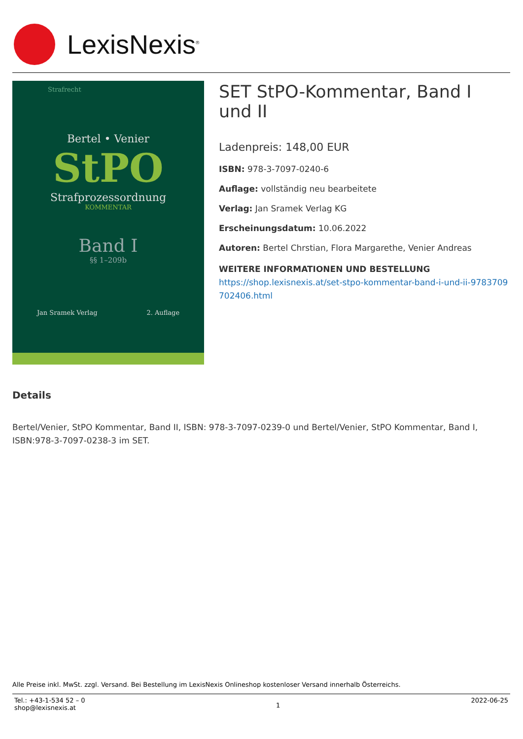LexisNexis<sup>®</sup>
Strafrecht
Bertel • Venier
StPO
Strafprozessordnung
KOMMENTAR
Band I
§§ 1–209b
Jan Sramek Verlag 2. Auflage
SET StPO-Kommentar, Band I und II
Ladenpreis: 148,00 EUR
ISBN: 978-3-7097-0240-6
Auflage: vollständig neu bearbeitete
Verlag: Jan Sramek Verlag KG
Erscheinungsdatum: 10.06.2022
Autoren: Bertel Chrstian, Flora Margarethe, Venier Andreas
WEITERE INFORMATIONEN UND BESTELLUNG
https://shop.lexisnexis.at/set-stpo-kommentar-band-i-und-ii-9783709702406.html
Details
Bertel/Venier, StPO Kommentar, Band II, ISBN: 978-3-7097-0239-0 und Bertel/Venier, StPO Kommentar, Band I, ISBN:978-3-7097-0238-3 im SET.
Alle Preise inkl. MwSt. zzgl. Versand. Bei Bestellung im LexisNexis Onlineshop kostenloser Versand innerhalb Österreichs.
Tel.: +43-1-534 52 – 0
shop@lexisnexis.at
1
2022-06-25